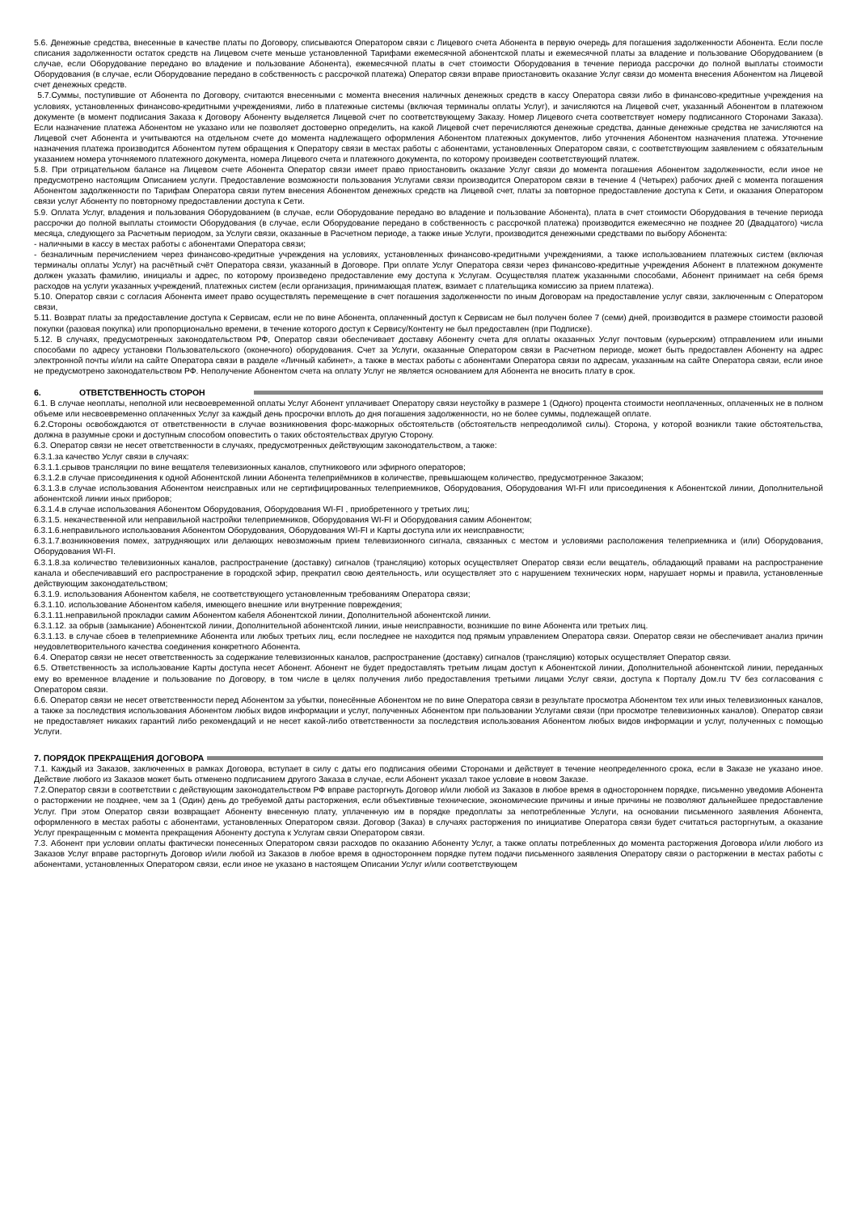5.6. Денежные средства, внесенные в качестве платы по Договору, списываются Оператором связи с Лицевого счета Абонента в первую очередь для погашения задолженности Абонента. Если после списания задолженности остаток средств на Лицевом счете меньше установленной Тарифами ежемесячной абонентской платы и ежемесячной платы за владение и пользование Оборудованием (в случае, если Оборудование передано во владение и пользование Абонента), ежемесячной платы в счет стоимости Оборудования в течение периода рассрочки до полной выплаты стоимости Оборудования (в случае, если Оборудование передано в собственность с рассрочкой платежа) Оператор связи вправе приостановить оказание Услуг связи до момента внесения Абонентом на Лицевой счет денежных средств.
5.7.Суммы, поступившие от Абонента по Договору, считаются внесенными с момента внесения наличных денежных средств в кассу Оператора связи либо в финансово-кредитные учреждения на условиях, установленных финансово-кредитными учреждениями, либо в платежные системы (включая терминалы оплаты Услуг), и зачисляются на Лицевой счет, указанный Абонентом в платежном документе (в момент подписания Заказа к Договору Абоненту выделяется Лицевой счет по соответствующему Заказу. Номер Лицевого счета соответствует номеру подписанного Сторонами Заказа). Если назначение платежа Абонентом не указано или не позволяет достоверно определить, на какой Лицевой счет перечисляются денежные средства, данные денежные средства не зачисляются на Лицевой счет Абонента и учитываются на отдельном счете до момента надлежащего оформления Абонентом платежных документов, либо уточнения Абонентом назначения платежа. Уточнение назначения платежа производится Абонентом путем обращения к Оператору связи в местах работы с абонентами, установленных Оператором связи, с соответствующим заявлением с обязательным указанием номера уточняемого платежного документа, номера Лицевого счета и платежного документа, по которому произведен соответствующий платеж.
5.8. При отрицательном балансе на Лицевом счете Абонента Оператор связи имеет право приостановить оказание Услуг связи до момента погашения Абонентом задолженности, если иное не предусмотрено настоящим Описанием услуги. Предоставление возможности пользования Услугами связи производится Оператором связи в течение 4 (Четырех) рабочих дней с момента погашения Абонентом задолженности по Тарифам Оператора связи путем внесения Абонентом денежных средств на Лицевой счет, платы за повторное предоставление доступа к Сети, и оказания Оператором связи услуг Абоненту по повторному предоставлении доступа к Сети.
5.9. Оплата Услуг, владения и пользования Оборудованием (в случае, если Оборудование передано во владение и пользование Абонента), плата в счет стоимости Оборудования в течение периода рассрочки до полной выплаты стоимости Оборудования (в случае, если Оборудование передано в собственность с рассрочкой платежа) производится ежемесячно не позднее 20 (Двадцатого) числа месяца, следующего за Расчетным периодом, за Услуги связи, оказанные в Расчетном периоде, а также иные Услуги, производится денежными средствами по выбору Абонента:
- наличными в кассу в местах работы с абонентами Оператора связи;
- безналичным перечислением через финансово-кредитные учреждения на условиях, установленных финансово-кредитными учреждениями, а также использованием платежных систем (включая терминалы оплаты Услуг) на расчётный счёт Оператора связи, указанный в Договоре. При оплате Услуг Оператора связи через финансово-кредитные учреждения Абонент в платежном документе должен указать фамилию, инициалы и адрес, по которому произведено предоставление ему доступа к Услугам. Осуществляя платеж указанными способами, Абонент принимает на себя бремя расходов на услуги указанных учреждений, платежных систем (если организация, принимающая платеж, взимает с плательщика комиссию за прием платежа).
5.10. Оператор связи с согласия Абонента имеет право осуществлять перемещение в счет погашения задолженности по иным Договорам на предоставление услуг связи, заключенным с Оператором связи,
5.11. Возврат платы за предоставление доступа к Сервисам, если не по вине Абонента, оплаченный доступ к Сервисам не был получен более 7 (семи) дней, производится в размере стоимости разовой покупки (разовая покупка) или пропорционально времени, в течение которого доступ к Сервису/Контенту не был предоставлен (при Подписке).
5.12. В случаях, предусмотренных законодательством РФ, Оператор связи обеспечивает доставку Абоненту счета для оплаты оказанных Услуг почтовым (курьерским) отправлением или иными способами по адресу установки Пользовательского (оконечного) оборудования. Счет за Услуги, оказанные Оператором связи в Расчетном периоде, может быть предоставлен Абоненту на адрес электронной почты и/или на сайте Оператора связи в разделе «Личный кабинет», а также в местах работы с абонентами Оператора связи по адресам, указанным на сайте Оператора связи, если иное не предусмотрено законодательством РФ. Неполучение Абонентом счета на оплату Услуг не является основанием для Абонента не вносить плату в срок.
6. ОТВЕТСТВЕННОСТЬ СТОРОН
6.1. В случае неоплаты, неполной или несвоевременной оплаты Услуг Абонент уплачивает Оператору связи неустойку в размере 1 (Одного) процента стоимости неоплаченных, оплаченных не в полном объеме или несвоевременно оплаченных Услуг за каждый день просрочки вплоть до дня погашения задолженности, но не более суммы, подлежащей оплате.
6.2.Стороны освобождаются от ответственности в случае возникновения форс-мажорных обстоятельств (обстоятельств непреодолимой силы). Сторона, у которой возникли такие обстоятельства, должна в разумные сроки и доступным способом оповестить о таких обстоятельствах другую Сторону.
6.3. Оператор связи не несет ответственности в случаях, предусмотренных действующим законодательством, а также:
6.3.1.за качество Услуг связи в случаях:
6.3.1.1.срывов трансляции по вине вещателя телевизионных каналов, спутникового или эфирного операторов;
6.3.1.2.в случае присоединения к одной Абонентской линии Абонента телеприёмников в количестве, превышающем количество, предусмотренное Заказом;
6.3.1.3.в случае использования Абонентом неисправных или не сертифицированных телеприемников, Оборудования, Оборудования WI-FI или присоединения к Абонентской линии, Дополнительной абонентской линии иных приборов;
6.3.1.4.в случае использования Абонентом Оборудования, Оборудования WI-FI , приобретенного у третьих лиц;
6.3.1.5. некачественной или неправильной настройки телеприемников, Оборудования WI-FI и Оборудования самим Абонентом;
6.3.1.6.неправильного использования Абонентом Оборудования, Оборудования WI-FI и Карты доступа или их неисправности;
6.3.1.7.возникновения помех, затрудняющих или делающих невозможным прием телевизионного сигнала, связанных с местом и условиями расположения телеприемника и (или) Оборудования, Оборудования WI-FI.
6.3.1.8.за количество телевизионных каналов, распространение (доставку) сигналов (трансляцию) которых осуществляет Оператор связи если вещатель, обладающий правами на распространение канала и обеспечивавший его распространение в городской эфир, прекратил свою деятельность, или осуществляет это с нарушением технических норм, нарушает нормы и правила, установленные действующим законодательством;
6.3.1.9. использования Абонентом кабеля, не соответствующего установленным требованиям Оператора связи;
6.3.1.10. использование Абонентом кабеля, имеющего внешние или внутренние повреждения;
6.3.1.11.неправильной прокладки самим Абонентом кабеля Абонентской линии, Дополнительной абонентской линии.
6.3.1.12. за обрыв (замыкание) Абонентской линии, Дополнительной абонентской линии, иные неисправности, возникшие по вине Абонента или третьих лиц.
6.3.1.13. в случае сбоев в телеприемнике Абонента или любых третьих лиц, если последнее не находится под прямым управлением Оператора связи. Оператор связи не обеспечивает анализ причин неудовлетворительного качества соединения конкретного Абонента.
6.4. Оператор связи не несет ответственность за содержание телевизионных каналов, распространение (доставку) сигналов (трансляцию) которых осуществляет Оператор связи.
6.5. Ответственность за использование Карты доступа несет Абонент. Абонент не будет предоставлять третьим лицам доступ к Абонентской линии, Дополнительной абонентской линии, переданных ему во временное владение и пользование по Договору, в том числе в целях получения либо предоставления третьими лицами Услуг связи, доступа к Порталу Дом.ru TV без согласования с Оператором связи.
6.6. Оператор связи не несет ответственности перед Абонентом за убытки, понесённые Абонентом не по вине Оператора связи в результате просмотра Абонентом тех или иных телевизионных каналов, а также за последствия использования Абонентом любых видов информации и услуг, полученных Абонентом при пользовании Услугами связи (при просмотре телевизионных каналов). Оператор связи не предоставляет никаких гарантий либо рекомендаций и не несет какой-либо ответственности за последствия использования Абонентом любых видов информации и услуг, полученных с помощью Услуги.
7. ПОРЯДОК ПРЕКРАЩЕНИЯ ДОГОВОРА
7.1. Каждый из Заказов, заключенных в рамках Договора, вступает в силу с даты его подписания обеими Сторонами и действует в течение неопределенного срока, если в Заказе не указано иное. Действие любого из Заказов может быть отменено подписанием другого Заказа в случае, если Абонент указал такое условие в новом Заказе.
7.2.Оператор связи в соответствии с действующим законодательством РФ вправе расторгнуть Договор и/или любой из Заказов в любое время в одностороннем порядке, письменно уведомив Абонента о расторжении не позднее, чем за 1 (Один) день до требуемой даты расторжения, если объективные технические, экономические причины и иные причины не позволяют дальнейшее предоставление Услуг. При этом Оператор связи возвращает Абоненту внесенную плату, уплаченную им в порядке предоплаты за непотребленные Услуги, на основании письменного заявления Абонента, оформленного в местах работы с абонентами, установленных Оператором связи. Договор (Заказ) в случаях расторжения по инициативе Оператора связи будет считаться расторгнутым, а оказание Услуг прекращенным с момента прекращения Абоненту доступа к Услугам связи Оператором связи.
7.3. Абонент при условии оплаты фактически понесенных Оператором связи расходов по оказанию Абоненту Услуг, а также оплаты потребленных до момента расторжения Договора и/или любого из Заказов Услуг вправе расторгнуть Договор и/или любой из Заказов в любое время в одностороннем порядке путем подачи письменного заявления Оператору связи о расторжении в местах работы с абонентами, установленных Оператором связи, если иное не указано в настоящем Описании Услуг и/или соответствующем